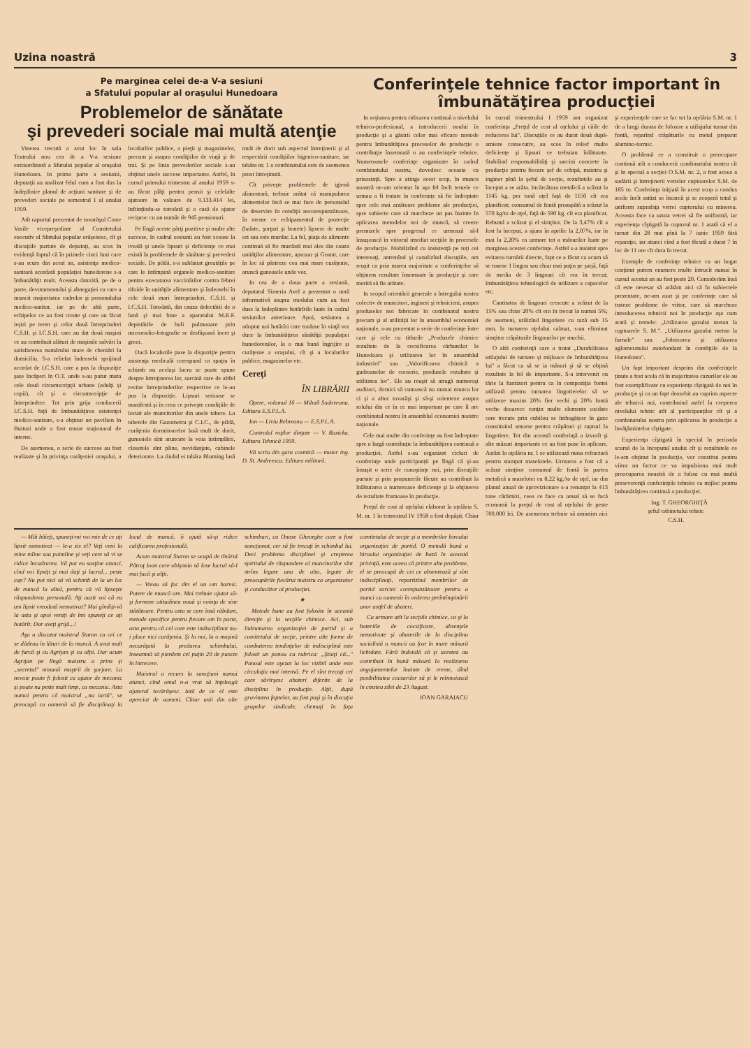Uzina noastră 3
Pe marginea celei de-a V-a sesiuni
a Sfatului popular al oraşului Hunedoara
Problemelor de sănătate
şi prevederi sociale mai multă atenţie
Vinerea trecută a avut loc în sala Teatrului nou cea de a V-a sesiune extraordinară a Sfatului popular al oraşului Hunedoara. In prima parte a sesiunii, deputaţii au analizat felul cum a fost dus la îndeplinire planul de acţiuni sanitare şi de prevederi sociale pe semestrul I al anului 1959.
Atît raportul prezentat de tovarăşul Coste Vasile vicepreşedinte al Comitetului executiv al Sfatului popular orăşenesc, cît şi discuţiile purtate de deputaţi, au scos în evidenţă faptul că în primele cinci luni care s-au scurs din acest an, asistenţa medico-sanitară acordată populaţiei hunedorene s-a îmbunătăţit mult. Aceasta datorită, pe de o parte, devotamentului şi abnegaţiei cu care a muncit majoritatea cadrelor şi personalului medico-sanitar, iar pe de altă parte, echipelor ce au fost create şi care au făcut ieşiri pe teren şi celor două întreprinderi C.S.H. şi I.C.S.H. care au dat două maşini ce au contribuit alături de maşinile salvări la satisfacerea numărului mare de chemări la domiciliu. S-a reliefat îndeosebi sprijinul acordat de I.C.S.H. care a pus la dispoziţie şase încăperi în O.T. unde s-au putut muta cele două circumscripţii urbane (adulţi şi copii), cît şi o circumscripţie de întreprindere. Tot prin grija conducerii I.C.S.H. faţă de îmbunătăţirea asistenţei medico-sanitare, s-a obţinut un pavilion în Buituri unde a fost mutat staţionarul de interne.
De asemenea, o serie de succese au fost realizate şi în privinţa curăţeniei oraşului, a localurilor publice, a pieţii şi magazinelor, precum şi asupra condiţiilor de viaţă şi de trai. Şi pe linia prevederilor sociale s-au obţinut unele succese importante. Astfel, în cursul primului trimestru al anului 1959 s-au făcut plăţi pentru pensii şi celelalte ajutoare în valoare de 9.133.414 lei, înfiinţîndu-se totodată şi o casă de ajutor reciproc cu un număr de 945 pensionari.
Pe lîngă aceste părţi pozitive şi multe alte succese, în cadrul sesiunii au fost scoase la iveală şi unele lipsuri şi deficienţe ce mai există în problemele de sănătate şi prevederi sociale. De pildă, s-a subliniat greutăţile pe care le întîmpină organele medico-sanitare pentru executarea vaccinărilor contra febrei tifoide în unităţile alimentare şi îndeosebi în cele două mari întreprinderi, C.S.H. şi I.C.S.H. Totodată, din cauza defectării de o lună şi mai bine a aparatului M.R.F. depistările de boli pulmonare prin microradio-fotografie se desfăşoară încet şi greoi.
Dacă localurile puse la dispoziţie pentru asistenţa medicală corespund ca spaţiu în schimb nu acelaşi lucru se poate spune despre întreţinerea lor, sarcină care de altfel revine întreprinderilor respective ce le-au pus la dispoziţie. Lipsuri serioase se manifestă şi în ceea ce priveşte condiţiile de locuit ale muncitorilor din unele tabere. La taberele din Gazometru şi C.I.C., de pildă, curăţenia dormitoarelor lasă mult de dorit, gunoaiele sînt aruncate la voia întîmplării, closetele sînt pline, nevidanjate, cabinele deteriorate. La rîndul ei tabăra Bluming lasă mult de dorit sub aspectul întreţinerii şi al respectării condiţiilor higenico-sanitare, iar tabăra nr. 1 a combinatului este de asemenea prost întreţinută.
Cît priveşte problemele de igienă alimentară, trebuie arătat că manipularea alimentelor încă se mai face de personalul de deservire în condiţii necorespunzătoare, în vreme ce echipamentul de protecţie (halate, şorţuri şi bonete) lipsesc de multe ori sau este murdar. La fel, piaţa de alimente continuă să fie murdară mai ales din cauza unităţilor alimentare, aprozar şi Gostat, care în loc să păstreze cea mai mare curăţenie, aruncă gunoaiele unde vor.
In cea de a doua parte a sesiunii, deputatul Simeria Avel a prezentat o notă informativă asupra modului cum au fost duse la îndeplinire hotărîrile luate în cadrul sesiunilor anterioare. Apoi, sesiunea a adoptat noi hotărîri care traduse în viaţă vor duce la îmbunătăţirea sănătăţii populaţiei hunedorenilor, la o mai bună îngrijire şi curăţenie a oraşului, cît şi a localurilor publice, magazinelor etc.
Cereţi
ÎN LIBRĂRII
Opere, volumul 16 — Mihail Sadoveanu. Editura E.S.P.L.A.
Ion — Liviu Rebreanu — E.S.P.L.A.
Controlul roţilor dinţate — V. Ruzicka. Editura Tehnică 1959.
Vă scriu din gara cosmică — maior ing. D. St. Andreescu. Editura militară.
Conferinţele tehnice factor important în îmbunătăţirea producţiei
In acţiunea pentru ridicarea continuă a nivelului tehnico-profesional, a introducerii noului în producţie şi a găsirii celor mai eficace metode pentru îmbunătăţirea proceselor de producţie o contribuţie însemnată o au conferinţele tehnice. Numeroasele conferinţe organizate în cadrul combinatului nostru, dovedesc aceasta cu prisosinţă. Spre a atinge acest scop, în munca noastră ne-am orientat în aşa fel încît temele ce urmau a fi tratate în conferinţe să fie îndreptate spre cele mai arzătoare probleme ale producţiei, spre subiecte care să marcheze un pas înainte în aplicarea metodelor noi de muncă, să creeze premizele spre progresul ce urmează să-l însuşească în viitorul imediat secţiile în procesele de producţie. Mobilizînd cu insistenţă pe toţi cei interesaţi, antrenînd şi canalizînd discuţiile, am reuşit ca prin marea majoritate a conferinţelor să obţinem rezultate însemnate în producţie şi care merită să fie arătate.
In scopul orientării generale a întregului nostru colectiv de muncitori, ingineri şi tehnicieni, asupra produselor noi fabricate în combinatul nostru precum şi al utilităţii lor în ansamblul economiei naţionale, s-au prezentat o serie de conferinţe între care şi cele cu titlurile „Produsele chimice rezultate de la cocsificarea cărbunilor la Hunedoara şi utilizarea lor în ansamblul industriei" sau „Valorificarea chimică a gudroanelor de cocserie, produsele rezultate şi utilitatea lor". Ele au reuşit să atragă numeroşi auditori, dornici să cunoască nu numai munca lor ci şi a altor tovarăşi şi să-şi orienteze asupra rolului din ce în ce mai important pe care îl are combinatul nostru în ansamblul economiei noastre naţionale.
Cele mai multe din conferinţe au fost îndreptate spre o largă contribuţie la îmbunătăţirea continuă a producţiei. Astfel s-au organizat cicluri de conferinţe unde participanţii pe lîngă că şi-au însuşit o serie de cunoştinţe noi, prin discuţiile purtate şi prin propunerile făcute au contribuit la înlăturarea a numeroase deficienţe şi la obţinerea de rezultate frumoase în producţie.
Preţul de cost al oţelului elaborat la oţelăria S. M. nr. 1 în trimestrul IV 1958 a fost depăşit. Chiar în cursul trimestrului I 1959 am organizat conferinţa „Preţul de cost al oţelului şi căile de reducerea lui". Discuţiile ce au durat două după-amieze consecutiv, au scos în relief multe deficienţe şi lipsuri ce trebuiau înlăturate. Stabilind responsabilităţi şi sarcini concrete în producţie pentru fiecare şef de echipă, maistru şi inginer pînă la şeful de secţie, rezultatele au şi început a se arăta. Incărcătura metalică a scăzut la 1145 kg. per tonă oţel faţă de 1150 cît era planificat; consumul de fontă proaspătă a scăzut la 570 kg/to de oţel, faţă de 590 kg. cît era planificat. Rebutul a scăzut şi el simţitor. De la 3,47% cît a fost la început, a ajuns în aprilie la 2,07%, iar în mai la 2,20% ca urmare tot a măsurilor luate pe marginea acestei conferinţe. Astfel s-a insistat spre evitarea turnării directe, fapt ce a făcut ca acum să se toarne 1 lingou sau chiar mai puţin pe şarjă, faţă de media de 3 lingouri cît era în trecut; îmbunătăţirea tehnologică de utilizare a capacelor etc.
Cantitatea de lingouri crescute a scăzut de la 15% sau chiar 20% cît era în trecut la numai 5%; de asemeni, utilizînd lingotiere cu rază sub 15 mm. la turnarea oţelului calmat, s-au eliminat simţitor crăpăturile lingourilor pe muchii.
O altă conferinţă care a tratat „Durabilitatea utilajului de turnare şi mijloace de îmbunătăţirea lui" a făcut ca să se ia măsuri şi să se obţină rezultate la fel de importante. S-a intervenit cu tărie la furnizori pentru ca în compoziţia fontei utilizată pentru turnarea lingotierelor să se utilizeze maxim 20% fier vechi şi 20% fontă veche deoarece conţin multe elemente oxidate care trecute prin cubilou se îmbogăţesc în gaze constituind amorse pentru crăpături şi rupturi la lingotiere. Tot din această conferinţă a izvorît şi alte măsuri importante ce au fost puse în aplicare. Astăzi la oţelăria nr. 1 se utilizează masa refractară pentru stampat maselotele. Urmarea a fost că a scăzut simţitor consumul de fontă în partea metalică a maselotei cu 8,22 kg./to de oţel, iar din planul anual de aprovizionare s-a renunţat la 413 tone cărămizi, ceea ce face ca anual să se facă economii la preţul de cost al oţelului de peste 700.000 lei. De asemenea trebuie să amintim aici şi experienţele care se fac tot la oţelăria S.M. nr. 1 de a lungi durata de folosire a utilajului turnat din fontă, reparînd crăpăturile cu metal preparat alumino-termic.
O problemă ce a constituit o preocupare continuă atît a conducerii combinatului nostru cît şi în special a secţiei O.S.M. nr. 2, a fost aceea a sudării şi întreţinerii vetrelor cuptoarelor S.M. de 185 to. Conferinţa iniţiată în acest scop a condus acolo încît astăzi se încarcă şi se acoperă total şi uniform suprafaţa vetrei cuptorului cu minereu. Aceasta face ca uzura vetrei să fie uniformă, iar experienţa cîştigată la cuptorul nr. 1 arată că el a turnat din 28 mai pînă la 7 iunie 1959 fără reparaţie, iar atunci cînd a fost făcută a durat 7 în loc de 11 ore cît dura în trecut.
Exemple de conferinţe tehnice cu un bogat conţinut putem enumera multe întrucît numai în cursul acestui an au fost peste 20. Considerăm însă că este necesar să arătăm aici că în subiectele prezentate, ne-am axat şi pe conferinţe care să trateze probleme de viitor, care să marcheze introducerea tehnicii noi în producţie aşa cum arată şi temele: „Utilizarea gazului metan la cuptoarele S. M.". „Utilizarea gazului metan la furnale" sau „Fabricarea şi utilizarea aglomeratului autofondant în condiţiile de la Hunedoara".
Un fapt important desprins din conferinţele ţinute a fost acela că în majoritatea cazurilor ele au fost exemplificate cu experienţa cîştigată de noi în producţie şi ca un fapt deosebit au cuprins aspecte ale tehnicii noi, contribuind astfel la creşterea nivelului tehnic atît al participanţilor cît şi a combinatului nostru prin aplicarea în producţie a învăţămintelor cîştigate.
Experienţa cîştigată în special în perioada scursă de la începutul anului cît şi rezultatele ce le-am obţinut în producţie, vor constitui pentru viitor un factor ce va impulsiona mai mult preocuparea noastră de a folosi cu mai multă perseverenţă conferinţele tehnice ca mijloc pentru îmbunătăţirea continuă a producţiei.
Ing. T. GHEORGHIŢĂ
şeful cabinetului tehnic
C.S.H.
— Măi băieţi, spuneţi-mi voi mie de ce aţi lipsit nemotivat — le-a zis el? Veţi veni la mine mîine sau poimîine şi veţi cere să vi se ridice încadrarea. Vă pot eu susţine atunci, cînd voi lipsiţi şi mai daţi şi lucrul... peste cap? Nu pot nici să vă schimb de la un loc de muncă la altul, pentru că vă lipseşte răspunderea personală. Aţi auzit voi că eu am lipsit vreodată nemotivat? Mai gîndiţi-vă la asta şi apoi veniţi de îmi spuneţi ce aţi hotărît. Dar aveţi grijă...!
Aşa a discutat maistrul Staron cu cei ce se dădeau în lături de la muncă. A avut mult de furcă şi cu Agrijan şi cu alţii. Dar acum Agrijan pe lîngă maistru a prins şi „secretul" minunii maştrii de şarjare. La nevoie poate fi folosit ca ajutor de mecanic şi poate nu peste mult timp, ca mecanic. Asta numai pentru că maistrul „nu iartă", se preocupă ca oamenii să fie disciplinaţi la locul de muncă, îi ajută să-şi ridice calificarea profesională.
Acum maistrul Staron se ocupă de tînărul Pătruţ Ioan care obişnuia să lase lucrul să-l mai facă şi alţii.
— Vreau să fac din el un om harnic. Putere de muncă are. Mai trebuie ajutat să-şi formeze atitudinea nouă şi voinţa de sine stătătoare. Pentru asta se cere însă răbdare, metode specifice pentru fiecare om în parte, asta pentru că cel care este indisciplinat nu-i place nici curăţenia. Şi la noi, la o maşină necurăţată la predarea schimbului, înseamnă să pierdem cel puţin 20 de puncte în întrecere.
Maistrul a recurs la sancţiuni numai atunci, cînd omul n-a vrut să înţeleagă ajutorul tovărăşesc. Iată de ce el este apreciat de oameni. Chiar unii din alte schimburi, ca Onase Gheorghe care a fost sancţionat, cer să fie trecuţi în schimbul lui. Deci problema disciplinei şi creşterea spiritului de răspundere al muncitorilor sînt strîns legate una de alta, legate de preocupările fiecărui maistru ca organizator şi conducător al producţiei.
★
Metode bune au fost folosite în această direcţie şi la secţiile chimice. Aci, sub îndrumarea organizaţiei de partid şi a comitetului de secţie, printre alte forme de combaterea tendinţelor de indisciplină este folosit un panou cu rubrica: „Ştiaţi că..." Panoul este aşezat la loc vizibil unde este circulaţia mai intensă. Pe el sînt trecuţi cei care săvîrşesc abateri diferite de la disciplina în producţie. Alţii, după gravitatea faptelor, au fost puşi şi în discuţia grupelor sindicale, chemaţi în faţa comitetului de secţie şi a membrilor biroului organizaţiei de partid. O metodă bună a biroului organizaţiei de bază în această privinţă, este aceea că printre alte probleme, el se preocupă de cei ce absentează şi sînt indisciplinaţi, repartizînd membrilor de partid sarcini corespunzătoare pentru a munci cu oamenii în vederea preîntîmpinării unor astfel de abateri.
Ca urmare atît la secţiile chimice, ca şi la bateriile de cocsificare, absenţele nemotivate şi abaterile de la disciplina socialistă a muncii au fost în mare măsură lichidate. Fără îndoială că şi acestea au contribuit în bună măsură la realizarea angajamentelor înainte de vreme, dînd posibilitatea cocsarilor să şi le reînnoiască în cinstea zilei de 23 August.
IOAN GARAIACU